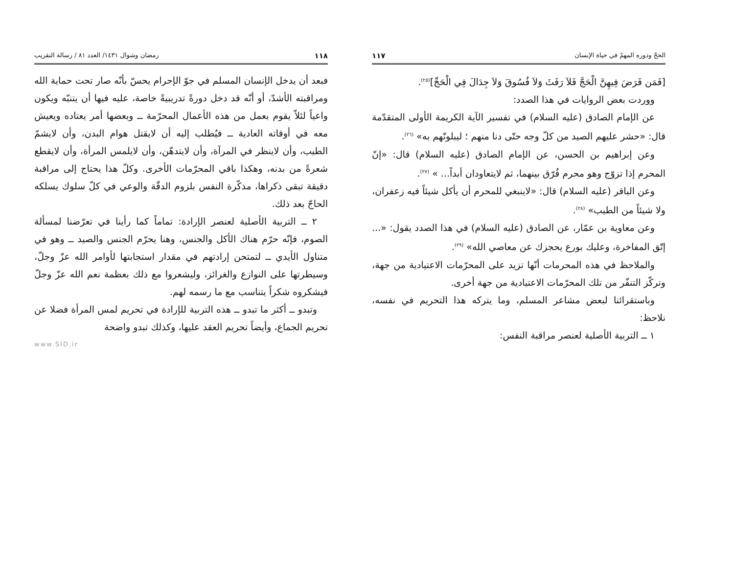الحجّ ودوره المهمّ في حياة الإنسان ١١٧
[فَمَن فَرَضَ فِيهِنَّ الْحَجَّ فَلاَ رَفَثَ وَلاَ فُسُوقَ وَلاَ جِدَالَ فِي الْحَجِّ]<sup>(٢٥)</sup>.
ووردت بعض الروايات في هذا الصدد:
عن الإمام الصادق (عليه السلام) في تفسير الآية الكريمة الأولى المتقدّمة قال: «حشر عليهم الصيد من كلّ وجه حتّى دنا منهم ؛ ليبلونّهم به» <sup>(٢٦)</sup>.
وعن إبراهيم بن الحسن، عن الإمام الصادق (عليه السلام) قال: «إنّ المحرم إذا تزوّج وهو محرم فُرّق بينهما، ثم لايتعاودان أبداً... » <sup>(٢٧)</sup>.
وعن الباقر (عليه السلام) قال: «لاينبغي للمحرم أن يأكل شيئاً فيه زعفران، ولا شيئاً من الطيب» <sup>(٢٨)</sup>.
وعن معاوية بن عمّار، عن الصادق (عليه السلام) في هذا الصدد يقول: «... إتّق المفاخرة، وعليك بورع يحجزك عن معاصي الله» <sup>(٢٩)</sup>.
والملاحظ في هذه المحرمات أنّها تزيد على المحرّمات الاعتيادية من جهة، وتركّز التنفّر من تلك المحرّمات الاعتيادية من جهة أخرى.
وباستقرائنا لبعض مشاعر المسلم، وما يتركه هذا التحريم في نفسه، نلاحظ:
١ ــ التربية الأصلية لعنصر مراقبة النفس:
١١٨ رمضان وشوال ١٤٣١/ العدد ٨١ / رسالة التقريب
فبعد أن يدخل الإنسان المسلم في جوّ الإحرام يحسّ بأنّه صار تحت حماية الله ومراقبته الأشدّ، أو أنّه قد دخل دورةً تدريبيةً خاصة، عليه فيها أن يتنبّه ويكون واعياً لئلاّ يقوم بعمل من هذه الأعمال المحرّمة ــ وبعضها أمر يعتاده ويعيش معه في أوقاته العادية ــ فيُطلب إليه أن لايقتل هوام البدن، وأن لايشمّ الطيب، وأن لاينظر في المرآة، وأن لايتدهّن، وأن لايلمس المرأة، وأن لايقطع شعرةً من بدنه، وهكذا باقي المحرّمات الأخرى. وكلّ هذا يحتاج إلى مراقبة دقيقة تبقى ذكراها، مذكّرة النفس بلزوم الدقّة والوعي في كلّ سلوك يسلكه الحاجّ بعد ذلك.
٢ ــ التربية الأصلية لعنصر الإرادة: تماماً كما رأينا في تعرّضنا لمسألة الصوم، فإنّه حرّم هناك الأكل والجنس، وهنا يحرّم الجنس والصيد ــ وهو في متناول الأيدي ــ لتمتحن إرادتهم في مقدار استجابتها لأوامر الله عزّ وجلّ، وسيطرتها على النوازع والغرائز، وليشعروا مع ذلك بعظمة نعم الله عزّ وجلّ فيشكروه شكراً يتناسب مع ما رسمه لهم.
وتبدو ــ أكثر ما تبدو ــ هذه التربية للإرادة في تحريم لمس المرأة فضلا عن تحريم الجماع، وأيضاً تحريم العقد عليها، وكذلك تبدو واضحة
www.SID.ir